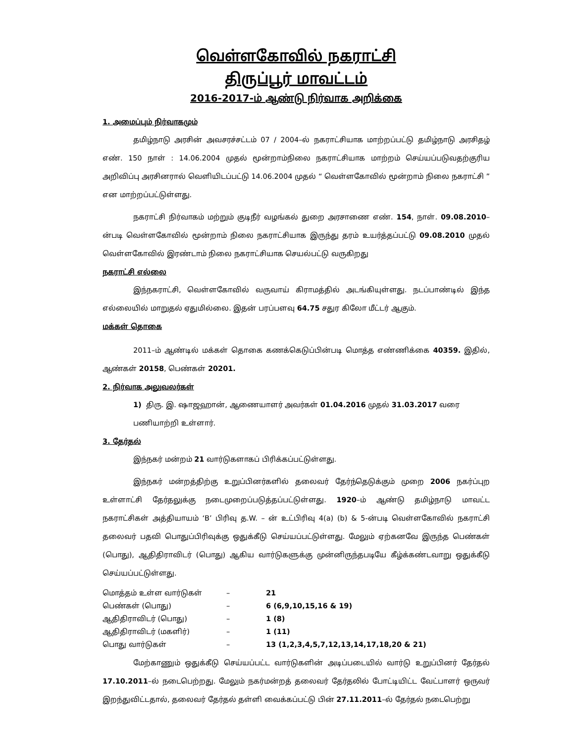வெள்ளகோவில் நகராட்சி
திருப்பூர் மாவட்டம்
2016-2017-ம் ஆண்டு நிர்வாக அறிக்கை
1. அமைப்பும் நிர்வாகமும்
தமிழ்நாடு அரசின் அவசரச்சட்டம் 07 / 2004–ல் நகராட்சியாக மாற்றப்பட்டு தமிழ்நாடு அரசிதழ் எண். 150 நாள் : 14.06.2004 முதல் மூன்றாம்நிலை நகராட்சியாக மாற்றம் செய்யப்படுவதற்குரிய அறிவிப்பு அரசினரால் வெளியிடப்பட்டு 14.06.2004 முதல் “ வெள்ளகோவில் மூன்றாம் நிலை நகராட்சி ” என மாற்றப்பட்டுள்ளது.
நகராட்சி நிர்வாகம் மற்றும் குடிநீர் வழங்கல் துறை அரசாணை எண். 154, நாள். 09.08.2010–ன்படி வெள்ளகோவில் மூன்றாம் நிலை நகராட்சியாக இருந்து தரம் உயர்த்தப்பட்டு 09.08.2010 முதல் வெள்ளகோவில் இரண்டாம் நிலை நகராட்சியாக செயல்பட்டு வருகிறது
நகராட்சி எல்லை
இந்நகராட்சி, வெள்ளகோவில் வருவாய் கிராமத்தில் அடங்கியுள்ளது. நடப்பாண்டில் இந்த எல்லையில் மாறுதல் ஏதுமில்லை. இதன் பரப்பளவு 64.75 சதுர கிலோ மீட்டர் ஆகும்.
மக்கள் தொகை
2011–ம் ஆண்டில் மக்கள் தொகை கணக்கெடுப்பின்படி மொத்த எண்ணிக்கை 40359. இதில், ஆண்கள் 20158, பெண்கள் 20201.
2. நிர்வாக அலுவலர்கள்
1) திரு. இ. ஷாஜஹான், ஆணையாளர் அவர்கள் 01.04.2016 முதல் 31.03.2017 வரை பணியாற்றி உள்ளார்.
3. தேர்தல்
இந்நகர் மன்றம் 21 வார்டுகளாகப் பிரிக்கப்பட்டுள்ளது.
இந்நகர் மன்றத்திற்கு உறுப்பினர்களில் தலைவர் தேர்ந்தெடுக்கும் முறை 2006 நகர்ப்புற உள்ளாட்சி தேர்தலுக்கு நடைமுறைப்படுத்தப்பட்டுள்ளது. 1920–ம் ஆண்டு தமிழ்நாடு மாவட்ட நகராட்சிகள் அத்தியாயம் ‘B’ பிரிவு த.W. – ன் உட்பிரிவு 4(a) (b) & 5-ன்படி வெள்ளகோவில் நகராட்சி தலைவர் பதவி பொதுப்பிரிவுக்கு ஒதுக்கீடு செய்யப்பட்டுள்ளது. மேலும் ஏற்கனவே இருந்த பெண்கள் (பொது), ஆதிதிராவிடர் (பொது) ஆகிய வார்டுகளுக்கு முன்னிருந்தபடியே கீழ்க்கண்டவாறு ஒதுக்கீடு செய்யப்பட்டுள்ளது.
| மொத்தம் உள்ள வார்டுகள் | – | 21 |
| பெண்கள் (பொது) | – | 6 (6,9,10,15,16 & 19) |
| ஆதிதிராவிடர் (பொது) | – | 1 (8) |
| ஆதிதிராவிடர் (மகளிர்) | – | 1 (11) |
| பொது வார்டுகள் | – | 13 (1,2,3,4,5,7,12,13,14,17,18,20 & 21) |
மேற்காணும் ஒதுக்கீடு செய்யப்பட்ட வார்டுகளின் அடிப்படையில் வார்டு உறுப்பினர் தேர்தல் 17.10.2011–ல் நடைபெற்றது. மேலும் நகர்மன்றத் தலைவர் தேர்தலில் போட்டியிட்ட வேட்பாளர் ஒருவர் இறந்துவிட்டதால், தலைவர் தேர்தல் தள்ளி வைக்கப்பட்டு பின் 27.11.2011–ல் தேர்தல் நடைபெற்று